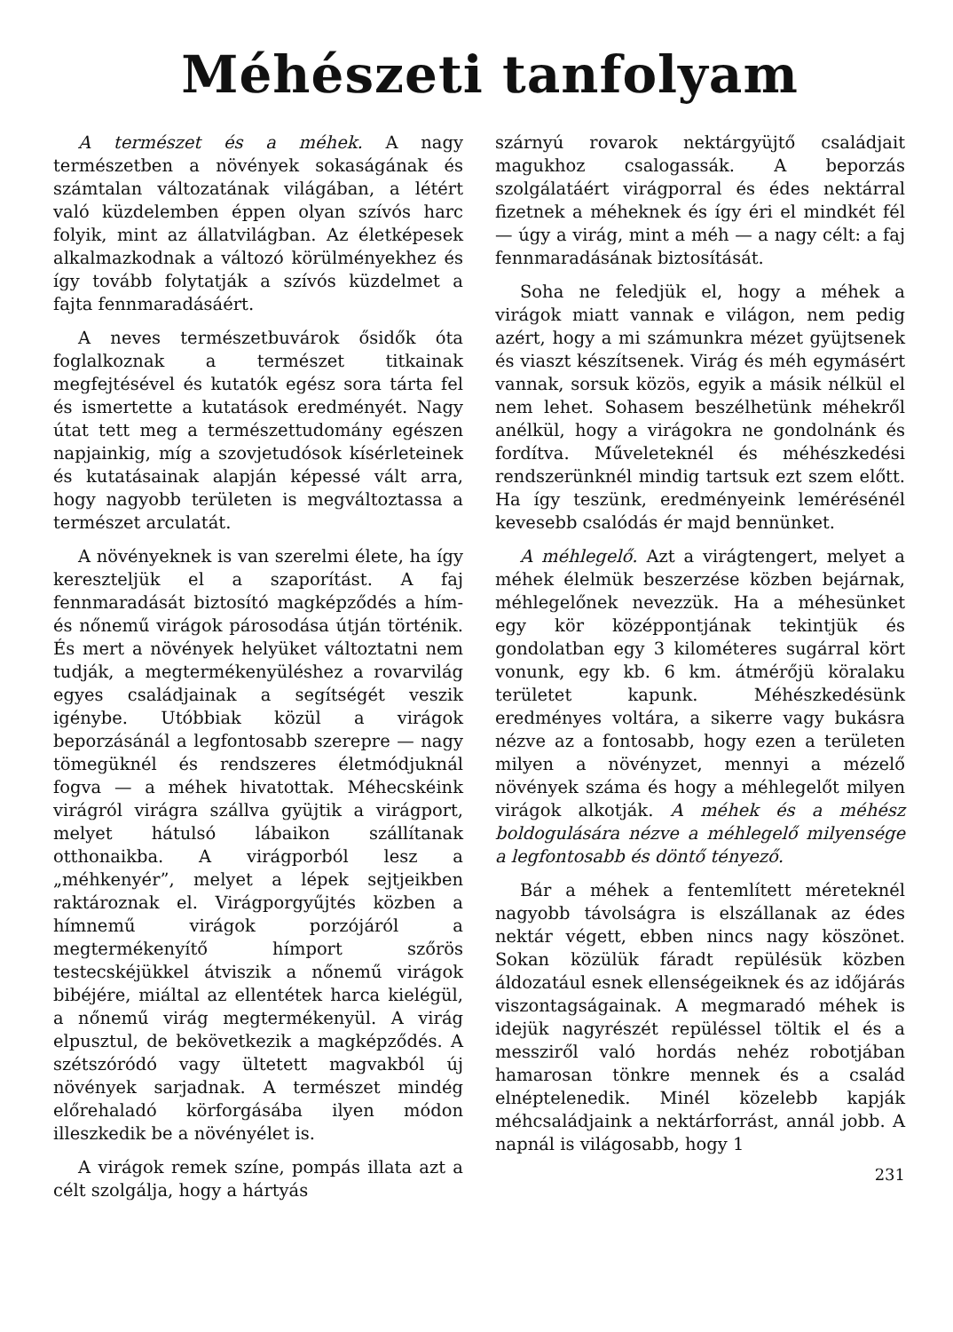Méhészeti tanfolyam
A természet és a méhek. A nagy természetben a növények sokaságának és számtalan változatának világában, a létért való küzdelemben éppen olyan szívós harc folyik, mint az állatvilágban. Az életképesek alkalmazkodnak a változó körülményekhez és így tovább folytatják a szívós küzdelmet a fajta fennmaradásáért.
A neves természetbuvárok ősidők óta foglalkoznak a természet titkainak megfejtésével és kutatók egész sora tárta fel és ismertette a kutatások eredményét. Nagy útat tett meg a természettudomány egészen napjainkig, míg a szovjetudósok kísérleteinek és kutatásainak alapján képessé vált arra, hogy nagyobb területen is megváltoztassa a természet arculatát.
A növényeknek is van szerelmi élete, ha így kereszteljük el a szaporítást. A faj fennmaradását biztosító magképződés a hím- és nőnemű virágok párosodása útján történik. És mert a növények helyüket változtatni nem tudják, a megtermékenyüléshez a rovarvilág egyes családjainak a segítségét veszik igénybe. Utóbbiak közül a virágok beporzásánál a legfontosabb szerepre — nagy tömegüknél és rendszeres életmódjuknál fogva — a méhek hivatottak. Méhecskéink virágról virágra szállva gyüjtik a virágport, melyet hátulsó lábaikon szállítanak otthonaikba. A virágporból lesz a „méhkenyér”, melyet a lépek sejtjeikben raktároznak el. Virágporgyűjtés közben a hímnemű virágok porzójáról a megtermékenyítő hímport szőrös testecskéjükkel átviszik a nőnemű virágok bibéjére, miáltal az ellentétek harca kielégül, a nőnemű virág megtermékenyül. A virág elpusztul, de bekövetkezik a magképződés. A szétszóródó vagy ültetett magvakból új növények sarjadnak. A természet mindég előrehaladó körforgásába ilyen módon illeszkedik be a növényélet is.
A virágok remek színe, pompás illata azt a célt szolgálja, hogy a hártyás
szárnyú rovarok nektárgyüjtő családjait magukhoz csalogassák. A beporzás szolgálatáért virágporral és édes nektárral fizetnek a méheknek és így éri el mindkét fél — úgy a virág, mint a méh — a nagy célt: a faj fennmaradásának biztosítását.
Soha ne feledjük el, hogy a méhek a virágok miatt vannak e világon, nem pedig azért, hogy a mi számunkra mézet gyüjtsenek és viaszt készítsenek. Virág és méh egymásért vannak, sorsuk közös, egyik a másik nélkül el nem lehet. Sohasem beszélhetünk méhekről anélkül, hogy a virágokra ne gondolnánk és fordítva. Műveleteknél és méhészkedési rendszerünknél mindig tartsuk ezt szem előtt. Ha így teszünk, eredményeink lemérésénél kevesebb csalódás ér majd bennünket.
A méhlegelő. Azt a virágtengert, melyet a méhek élelmük beszerzése közben bejárnak, méhlegelőnek nevezzük. Ha a méhesünket egy kör középpontjának tekintjük és gondolatban egy 3 kilométeres sugárral kört vonunk, egy kb. 6 km. átmérőjü köralaku területet kapunk. Méhészkedésünk eredményes voltára, a sikerre vagy bukásra nézve az a fontosabb, hogy ezen a területen milyen a növényzet, mennyi a mézelő növények száma és hogy a méhlegelőt milyen virágok alkotják. A méhek és a méhész boldogulására nézve a méhlegelő milyensége a legfontosabb és döntő tényező.
Bár a méhek a fentemlített méreteknél nagyobb távolságra is elszállanak az édes nektár végett, ebben nincs nagy köszönet. Sokan közülük fáradt repülésük közben áldozatául esnek ellenségeiknek és az időjárás viszontagságainak. A megmaradó méhek is idejük nagyrészét repüléssel töltik el és a messziről való hordás nehéz robotjában hamarosan tönkre mennek és a család elnéptelenedik. Minél közelebb kapják méhcsaládjaink a nektárforrást, annál jobb. A napnál is világosabb, hogy 1
231